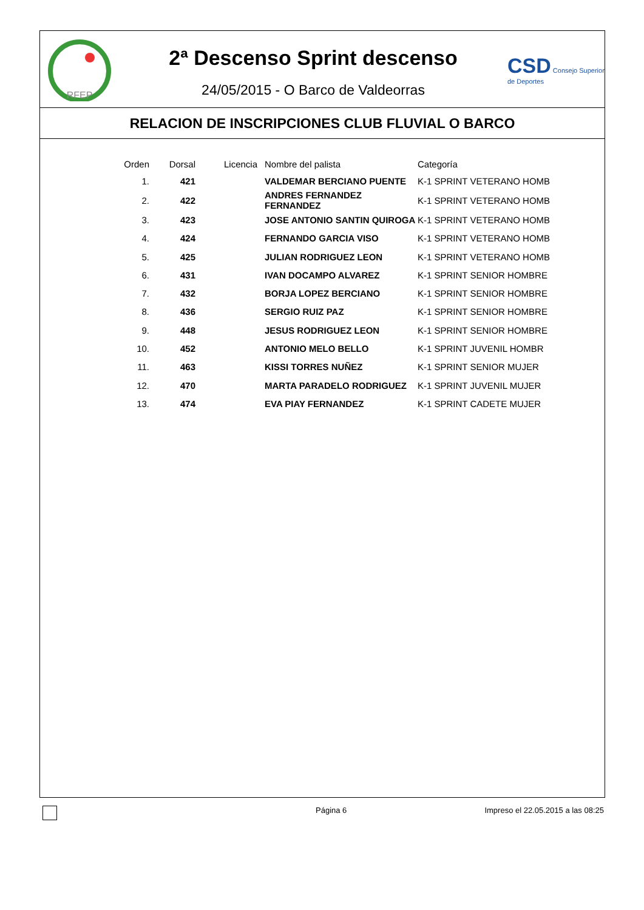RFEP
2ª Descenso Sprint descenso
24/05/2015 - O Barco de Valdeorras
CSD Consejo Superior de Deportes
RELACION DE INSCRIPCIONES CLUB FLUVIAL O BARCO
| Orden | Dorsal | Licencia | Nombre del palista | Categoría |
| --- | --- | --- | --- | --- |
| 1. | 421 | | VALDEMAR BERCIANO PUENTE | K-1 SPRINT VETERANO HOMB |
| 2. | 422 | | ANDRES FERNANDEZ FERNANDEZ | K-1 SPRINT VETERANO HOMB |
| 3. | 423 | | JOSE ANTONIO SANTIN QUIROGA | K-1 SPRINT VETERANO HOMB |
| 4. | 424 | | FERNANDO GARCIA VISO | K-1 SPRINT VETERANO HOMB |
| 5. | 425 | | JULIAN RODRIGUEZ LEON | K-1 SPRINT VETERANO HOMB |
| 6. | 431 | | IVAN DOCAMPO ALVAREZ | K-1 SPRINT SENIOR HOMBRE |
| 7. | 432 | | BORJA LOPEZ BERCIANO | K-1 SPRINT SENIOR HOMBRE |
| 8. | 436 | | SERGIO RUIZ PAZ | K-1 SPRINT SENIOR HOMBRE |
| 9. | 448 | | JESUS RODRIGUEZ LEON | K-1 SPRINT SENIOR HOMBRE |
| 10. | 452 | | ANTONIO MELO BELLO | K-1 SPRINT JUVENIL HOMBR |
| 11. | 463 | | KISSI TORRES NUÑEZ | K-1 SPRINT SENIOR MUJER |
| 12. | 470 | | MARTA PARADELO RODRIGUEZ | K-1 SPRINT JUVENIL MUJER |
| 13. | 474 | | EVA PIAY FERNANDEZ | K-1 SPRINT CADETE MUJER |
Página 6 Impreso el 22.05.2015 a las 08:25